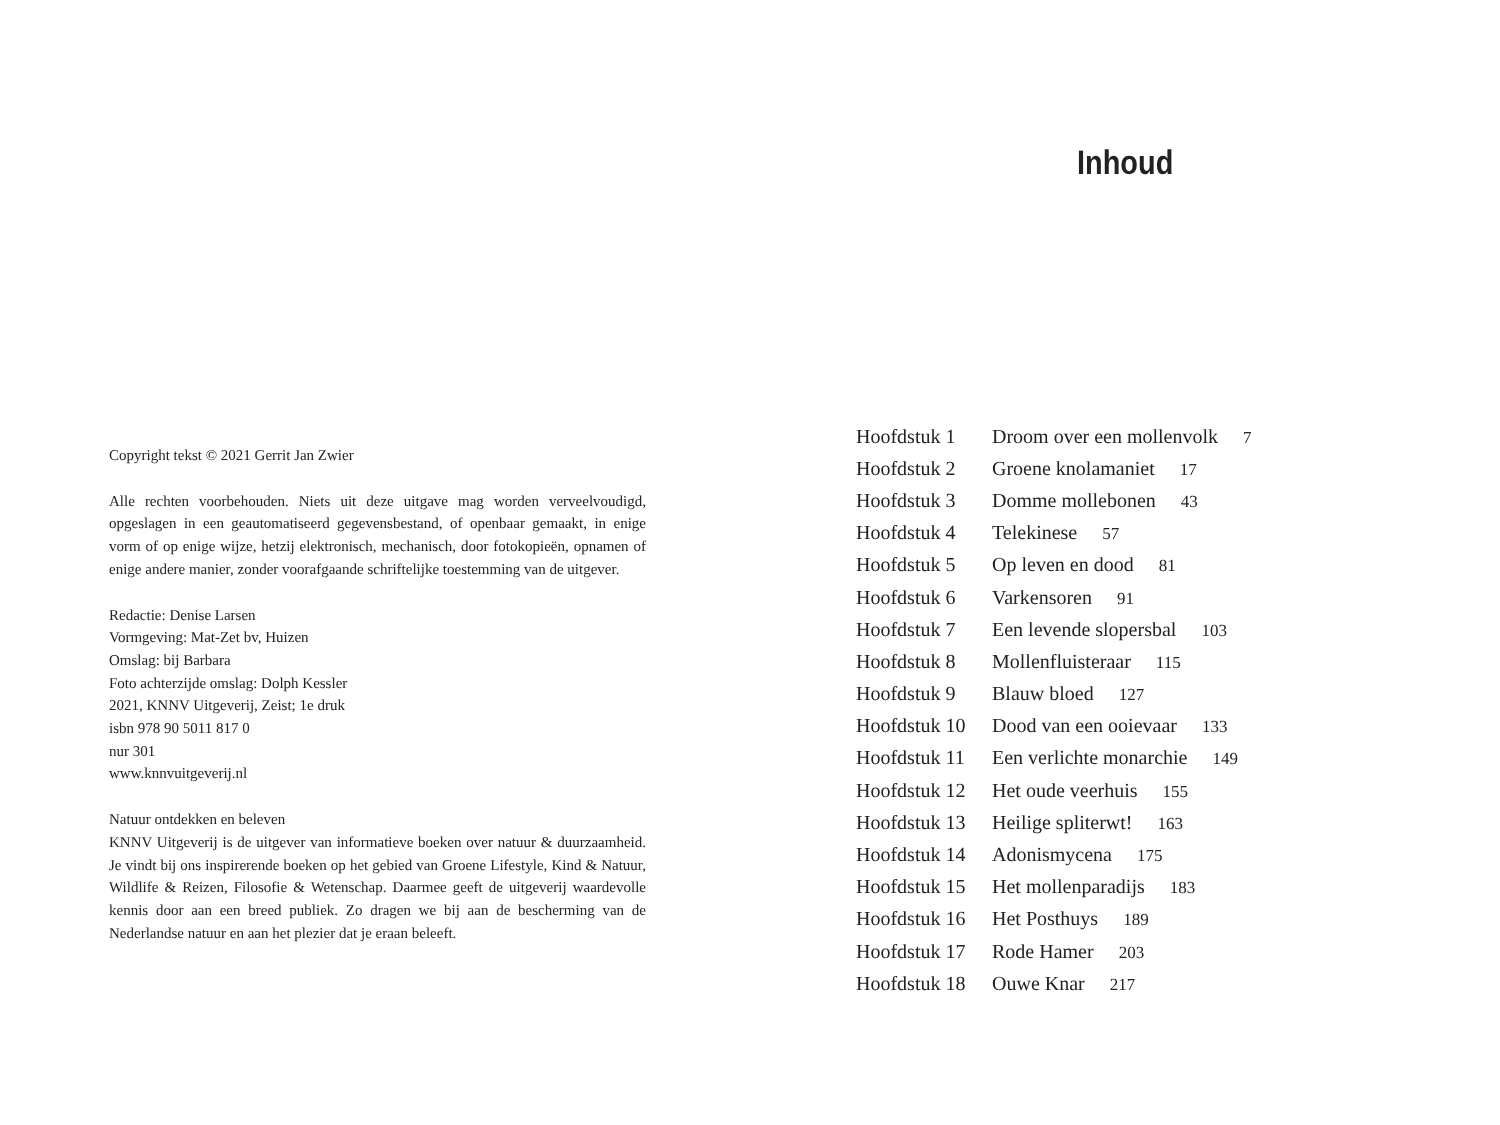Copyright tekst © 2021 Gerrit Jan Zwier
Alle rechten voorbehouden. Niets uit deze uitgave mag worden verveelvoudigd, opgeslagen in een geautomatiseerd gegevensbestand, of openbaar gemaakt, in enige vorm of op enige wijze, hetzij elektronisch, mechanisch, door fotokopieën, opnamen of enige andere manier, zonder voorafgaande schriftelijke toestemming van de uitgever.
Redactie: Denise Larsen
Vormgeving: Mat-Zet bv, Huizen
Omslag: bij Barbara
Foto achterzijde omslag: Dolph Kessler
2021, KNNV Uitgeverij, Zeist; 1e druk
isbn 978 90 5011 817 0
nur 301
www.knnvuitgeverij.nl
Natuur ontdekken en beleven
KNNV Uitgeverij is de uitgever van informatieve boeken over natuur & duurzaamheid. Je vindt bij ons inspirerende boeken op het gebied van Groene Lifestyle, Kind & Natuur, Wildlife & Reizen, Filosofie & Wetenschap. Daarmee geeft de uitgeverij waardevolle kennis door aan een breed publiek. Zo dragen we bij aan de bescherming van de Nederlandse natuur en aan het plezier dat je eraan beleeft.
Inhoud
| Hoofdstuk 1 | Droom over een mollenvolk 7 |
| Hoofdstuk 2 | Groene knolamaniet 17 |
| Hoofdstuk 3 | Domme mollebonen 43 |
| Hoofdstuk 4 | Telekinese 57 |
| Hoofdstuk 5 | Op leven en dood 81 |
| Hoofdstuk 6 | Varkensoren 91 |
| Hoofdstuk 7 | Een levende slopersbal 103 |
| Hoofdstuk 8 | Mollenfluisteraar 115 |
| Hoofdstuk 9 | Blauw bloed 127 |
| Hoofdstuk 10 | Dood van een ooievaar 133 |
| Hoofdstuk 11 | Een verlichte monarchie 149 |
| Hoofdstuk 12 | Het oude veerhuis 155 |
| Hoofdstuk 13 | Heilige spliterwt! 163 |
| Hoofdstuk 14 | Adonismycena 175 |
| Hoofdstuk 15 | Het mollenparadijs 183 |
| Hoofdstuk 16 | Het Posthuys 189 |
| Hoofdstuk 17 | Rode Hamer 203 |
| Hoofdstuk 18 | Ouwe Knar 217 |